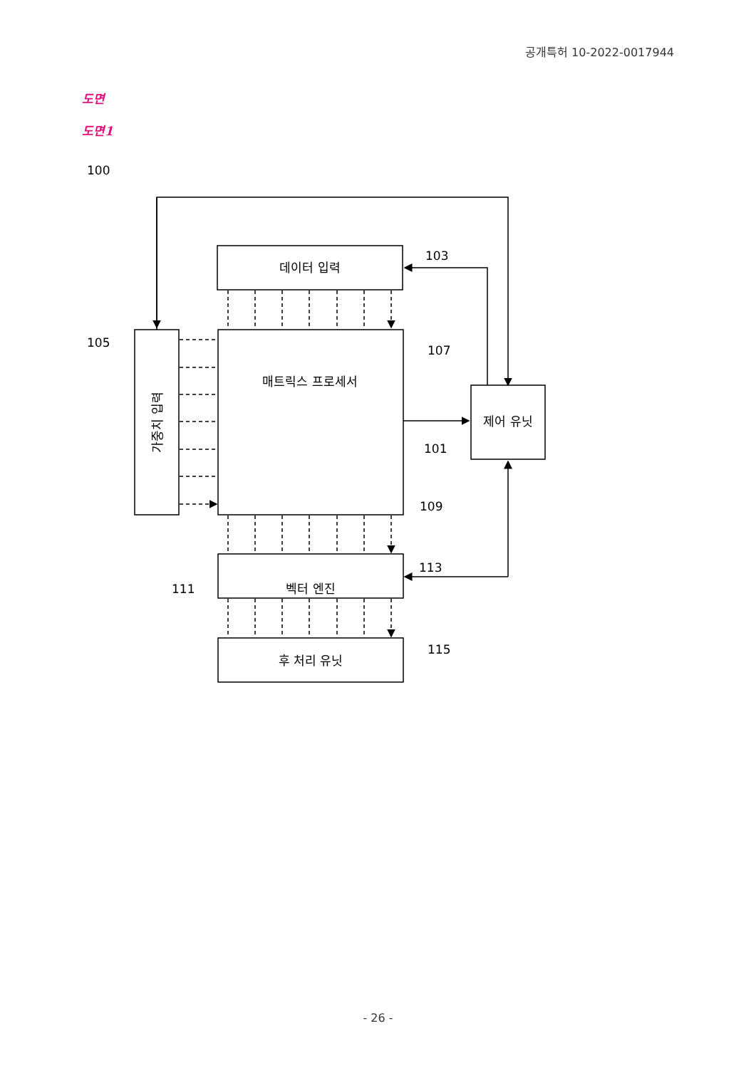공개특허 10-2022-0017944
도면
도면1
데이터 입력
매트릭스 프로세서
제어 유닛
벡터 엔진
후 처리 유닛
가중치 입력
100
103
105
107
101
109
113
111
115
- 26 -